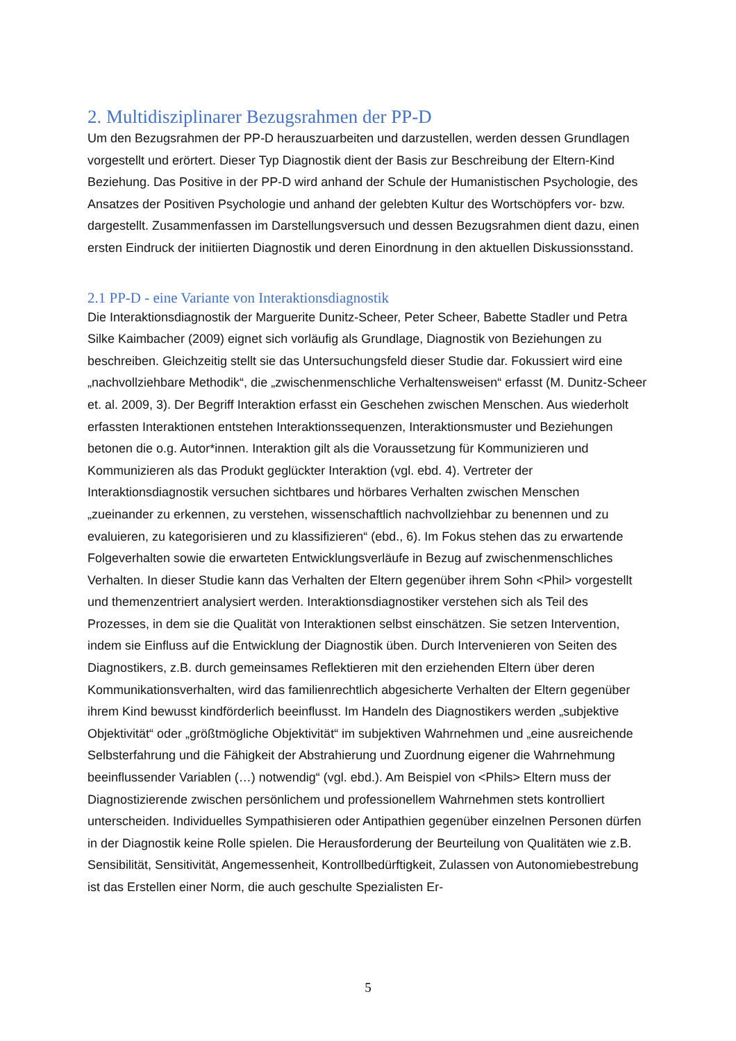2. Multidisziplinarer Bezugsrahmen der PP-D
Um den Bezugsrahmen der PP-D herauszuarbeiten und darzustellen, werden dessen Grundlagen vorgestellt und erörtert. Dieser Typ Diagnostik dient der Basis zur Beschreibung der Eltern-Kind Beziehung. Das Positive in der PP-D wird anhand der Schule der Humanistischen Psychologie, des Ansatzes der Positiven Psychologie und anhand der gelebten Kultur des Wortschöpfers vor- bzw. dargestellt. Zusammenfassen im Darstellungsversuch und dessen Bezugsrahmen dient dazu, einen ersten Eindruck der initiierten Diagnostik und deren Einordnung in den aktuellen Diskussionsstand.
2.1 PP-D - eine Variante von Interaktionsdiagnostik
Die Interaktionsdiagnostik der Marguerite Dunitz-Scheer, Peter Scheer, Babette Stadler und Petra Silke Kaimbacher (2009) eignet sich vorläufig als Grundlage, Diagnostik von Beziehungen zu beschreiben. Gleichzeitig stellt sie das Untersuchungsfeld dieser Studie dar. Fokussiert wird eine „nachvollziehbare Methodik“, die „zwischenmenschliche Verhaltensweisen“ erfasst (M. Dunitz-Scheer et. al. 2009, 3). Der Begriff Interaktion erfasst ein Geschehen zwischen Menschen. Aus wiederholt erfassten Interaktionen entstehen Interaktionssequenzen, Interaktionsmuster und Beziehungen betonen die o.g. Autor*innen. Interaktion gilt als die Voraussetzung für Kommunizieren und Kommunizieren als das Produkt geglückter Interaktion (vgl. ebd. 4). Vertreter der Interaktionsdiagnostik versuchen sichtbares und hörbares Verhalten zwischen Menschen „zueinander zu erkennen, zu verstehen, wissenschaftlich nachvollziehbar zu benennen und zu evaluieren, zu kategorisieren und zu klassifizieren“ (ebd., 6). Im Fokus stehen das zu erwartende Folgeverhalten sowie die erwarteten Entwicklungsverläufe in Bezug auf zwischenmenschliches Verhalten. In dieser Studie kann das Verhalten der Eltern gegenüber ihrem Sohn <Phil> vorgestellt und themenzentriert analysiert werden. Interaktionsdiagnostiker verstehen sich als Teil des Prozesses, in dem sie die Qualität von Interaktionen selbst einschätzen. Sie setzen Intervention, indem sie Einfluss auf die Entwicklung der Diagnostik üben. Durch Intervenieren von Seiten des Diagnostikers, z.B. durch gemeinsames Reflektieren mit den erziehenden Eltern über deren Kommunikationsverhalten, wird das familienrechtlich abgesicherte Verhalten der Eltern gegenüber ihrem Kind bewusst kindförderlich beeinflusst. Im Handeln des Diagnostikers werden „subjektive Objektivität“ oder „größtmögliche Objektivität“ im subjektiven Wahrnehmen und „eine ausreichende Selbsterfahrung und die Fähigkeit der Abstrahierung und Zuordnung eigener die Wahrnehmung beeinflussender Variablen (…) notwendig“ (vgl. ebd.). Am Beispiel von <Phils> Eltern muss der Diagnostizierende zwischen persönlichem und professionellem Wahrnehmen stets kontrolliert unterscheiden. Individuelles Sympathisieren oder Antipathien gegenüber einzelnen Personen dürfen in der Diagnostik keine Rolle spielen. Die Herausforderung der Beurteilung von Qualitäten wie z.B. Sensibilität, Sensitivität, Angemessenheit, Kontrollbedürftigkeit, Zulassen von Autonomiebestrebung ist das Erstellen einer Norm, die auch geschulte Spezialisten Er-
5